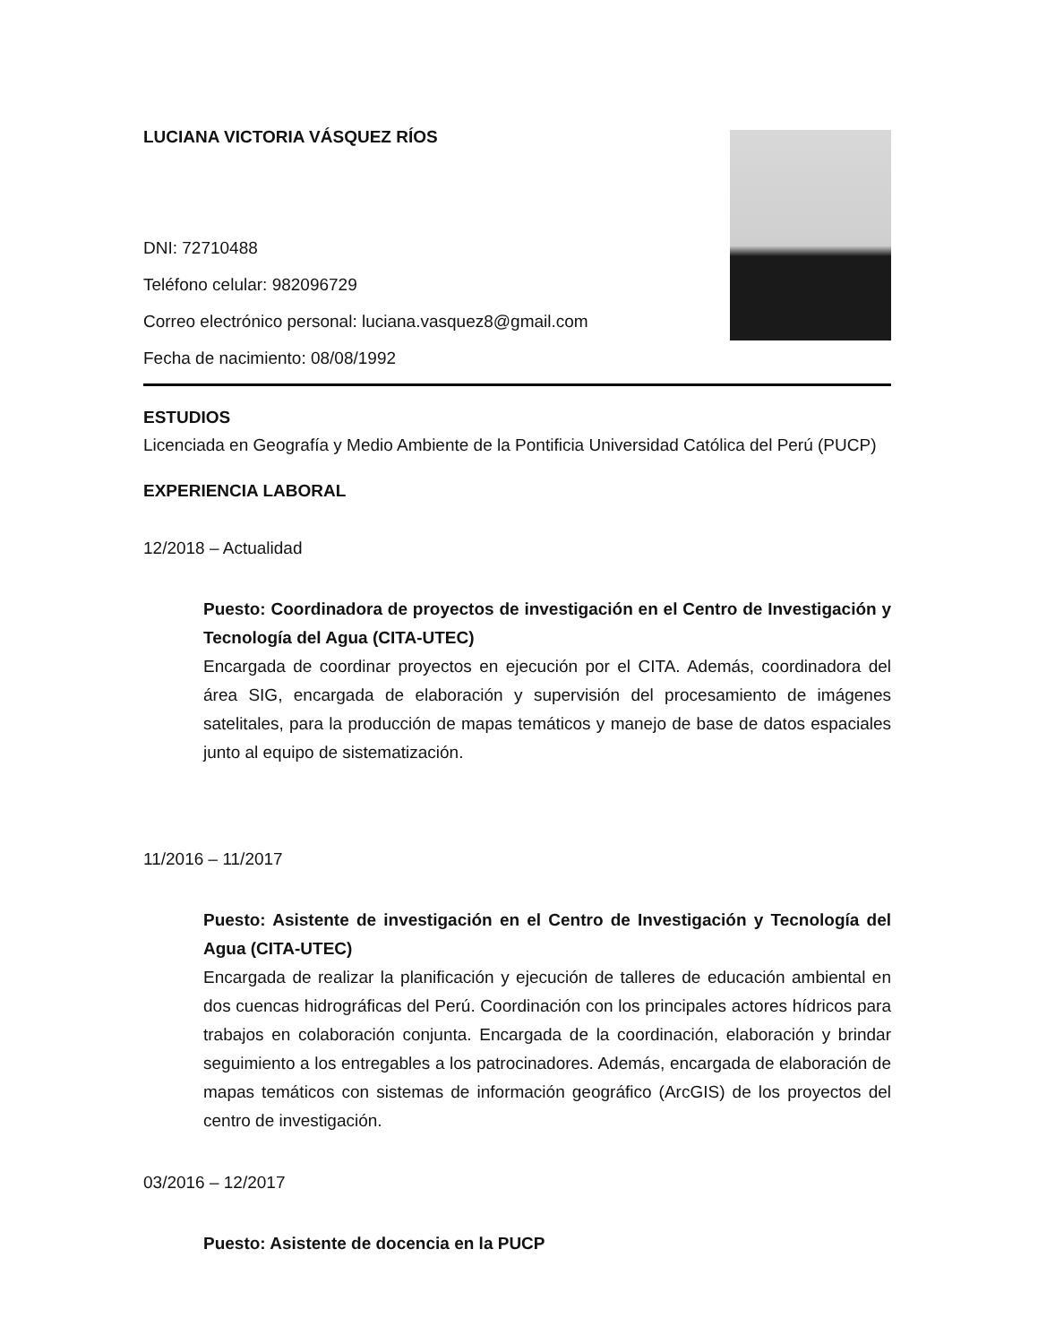LUCIANA VICTORIA VÁSQUEZ RÍOS
DNI: 72710488
Teléfono celular: 982096729
Correo electrónico personal: luciana.vasquez8@gmail.com
Fecha de nacimiento: 08/08/1992
ESTUDIOS
Licenciada en Geografía y Medio Ambiente de la Pontificia Universidad Católica del Perú (PUCP)
EXPERIENCIA LABORAL
12/2018 – Actualidad
Puesto: Coordinadora de proyectos de investigación en el Centro de Investigación y Tecnología del Agua (CITA-UTEC)
Encargada de coordinar proyectos en ejecución por el CITA. Además, coordinadora del área SIG, encargada de elaboración y supervisión del procesamiento de imágenes satelitales, para la producción de mapas temáticos y manejo de base de datos espaciales junto al equipo de sistematización.
11/2016 – 11/2017
Puesto: Asistente de investigación en el Centro de Investigación y Tecnología del Agua (CITA-UTEC)
Encargada de realizar la planificación y ejecución de talleres de educación ambiental en dos cuencas hidrográficas del Perú. Coordinación con los principales actores hídricos para trabajos en colaboración conjunta. Encargada de la coordinación, elaboración y brindar seguimiento a los entregables a los patrocinadores. Además, encargada de elaboración de mapas temáticos con sistemas de información geográfico (ArcGIS) de los proyectos del centro de investigación.
03/2016 – 12/2017
Puesto: Asistente de docencia en la PUCP